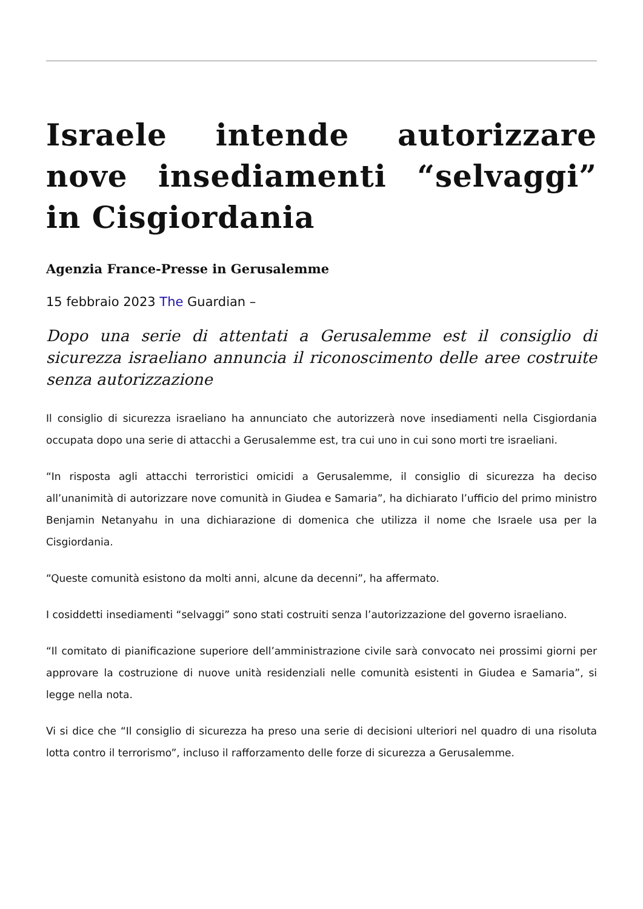Israele intende autorizzare nove insediamenti “selvaggi” in Cisgiordania
Agenzia France-Presse in Gerusalemme
15 febbraio 2023 The Guardian –
Dopo una serie di attentati a Gerusalemme est il consiglio di sicurezza israeliano annuncia il riconoscimento delle aree costruite senza autorizzazione
Il consiglio di sicurezza israeliano ha annunciato che autorizzerà nove insediamenti nella Cisgiordania occupata dopo una serie di attacchi a Gerusalemme est, tra cui uno in cui sono morti tre israeliani.
“In risposta agli attacchi terroristici omicidi a Gerusalemme, il consiglio di sicurezza ha deciso all’unanimità di autorizzare nove comunità in Giudea e Samaria”, ha dichiarato l’ufficio del primo ministro Benjamin Netanyahu in una dichiarazione di domenica che utilizza il nome che Israele usa per la Cisgiordania.
“Queste comunità esistono da molti anni, alcune da decenni”, ha affermato.
I cosiddetti insediamenti “selvaggi” sono stati costruiti senza l’autorizzazione del governo israeliano.
“Il comitato di pianificazione superiore dell’amministrazione civile sarà convocato nei prossimi giorni per approvare la costruzione di nuove unità residenziali nelle comunità esistenti in Giudea e Samaria”, si legge nella nota.
Vi si dice che “Il consiglio di sicurezza ha preso una serie di decisioni ulteriori nel quadro di una risoluta lotta contro il terrorismo”, incluso il rafforzamento delle forze di sicurezza a Gerusalemme.